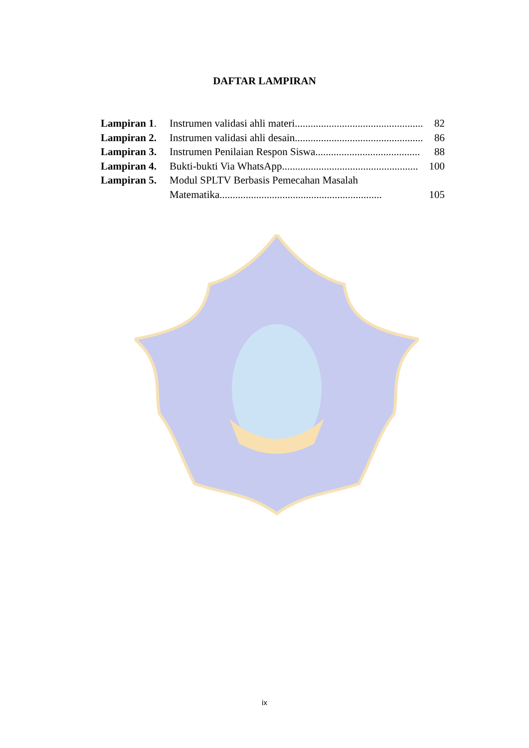DAFTAR LAMPIRAN
Lampiran 1.
Instrumen validasi ahli materi................................................. 82
Lampiran 2.
Instrumen validasi ahli desain................................................. 86
Lampiran 3.
Instrumen Penilaian Respon Siswa........................................ 88
Lampiran 4.
Bukti-bukti Via WhatsApp.................................................... 100
Lampiran 5.
Modul SPLTV Berbasis Pemecahan Masalah
Matematika.............................................................. 105
ix